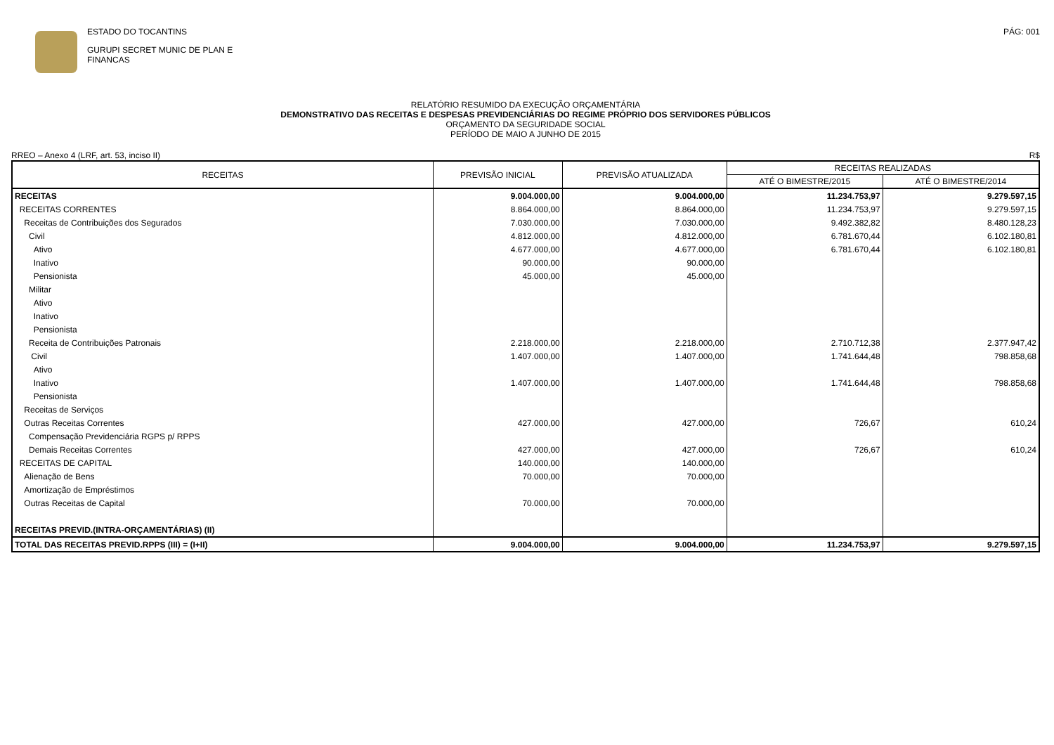ESTADO DO TOCANTINS
GURUPI SECRET MUNIC DE PLAN E
FINANCAS
PÁG: 001
RELATÓRIO RESUMIDO DA EXECUÇÃO ORÇAMENTÁRIA
DEMONSTRATIVO DAS RECEITAS E DESPESAS PREVIDENCIÁRIAS DO REGIME PRÓPRIO DOS SERVIDORES PÚBLICOS
ORÇAMENTO DA SEGURIDADE SOCIAL
PERÍODO DE MAIO A JUNHO DE 2015
RREO – Anexo 4 (LRF, art. 53, inciso II) R$
| RECEITAS | PREVISÃO INICIAL | PREVISÃO ATUALIZADA | RECEITAS REALIZADAS | |
| --- | --- | --- | --- | --- |
| | | | ATÉ O BIMESTRE/2015 | ATÉ O BIMESTRE/2014 |
| RECEITAS | 9.004.000,00 | 9.004.000,00 | 11.234.753,97 | 9.279.597,15 |
| RECEITAS CORRENTES | 8.864.000,00 | 8.864.000,00 | 11.234.753,97 | 9.279.597,15 |
| Receitas de Contribuições dos Segurados | 7.030.000,00 | 7.030.000,00 | 9.492.382,82 | 8.480.128,23 |
| Civil | 4.812.000,00 | 4.812.000,00 | 6.781.670,44 | 6.102.180,81 |
| Ativo | 4.677.000,00 | 4.677.000,00 | 6.781.670,44 | 6.102.180,81 |
| Inativo | 90.000,00 | 90.000,00 | | |
| Pensionista | 45.000,00 | 45.000,00 | | |
| Militar | | | | |
| Ativo | | | | |
| Inativo | | | | |
| Pensionista | | | | |
| Receita de Contribuições Patronais | 2.218.000,00 | 2.218.000,00 | 2.710.712,38 | 2.377.947,42 |
| Civil | 1.407.000,00 | 1.407.000,00 | 1.741.644,48 | 798.858,68 |
| Ativo | | | | |
| Inativo | 1.407.000,00 | 1.407.000,00 | 1.741.644,48 | 798.858,68 |
| Pensionista | | | | |
| Receitas de Serviços | | | | |
| Outras Receitas Correntes | 427.000,00 | 427.000,00 | 726,67 | 610,24 |
| Compensação Previdenciária RGPS p/ RPPS | | | | |
| Demais Receitas Correntes | 427.000,00 | 427.000,00 | 726,67 | 610,24 |
| RECEITAS DE CAPITAL | 140.000,00 | 140.000,00 | | |
| Alienação de Bens | 70.000,00 | 70.000,00 | | |
| Amortização de Empréstimos | | | | |
| Outras Receitas de Capital | 70.000,00 | 70.000,00 | | |
| RECEITAS PREVID.(INTRA-ORÇAMENTÁRIAS) (II) | | | | |
| TOTAL DAS RECEITAS PREVID.RPPS (III) = (I+II) | 9.004.000,00 | 9.004.000,00 | 11.234.753,97 | 9.279.597,15 |